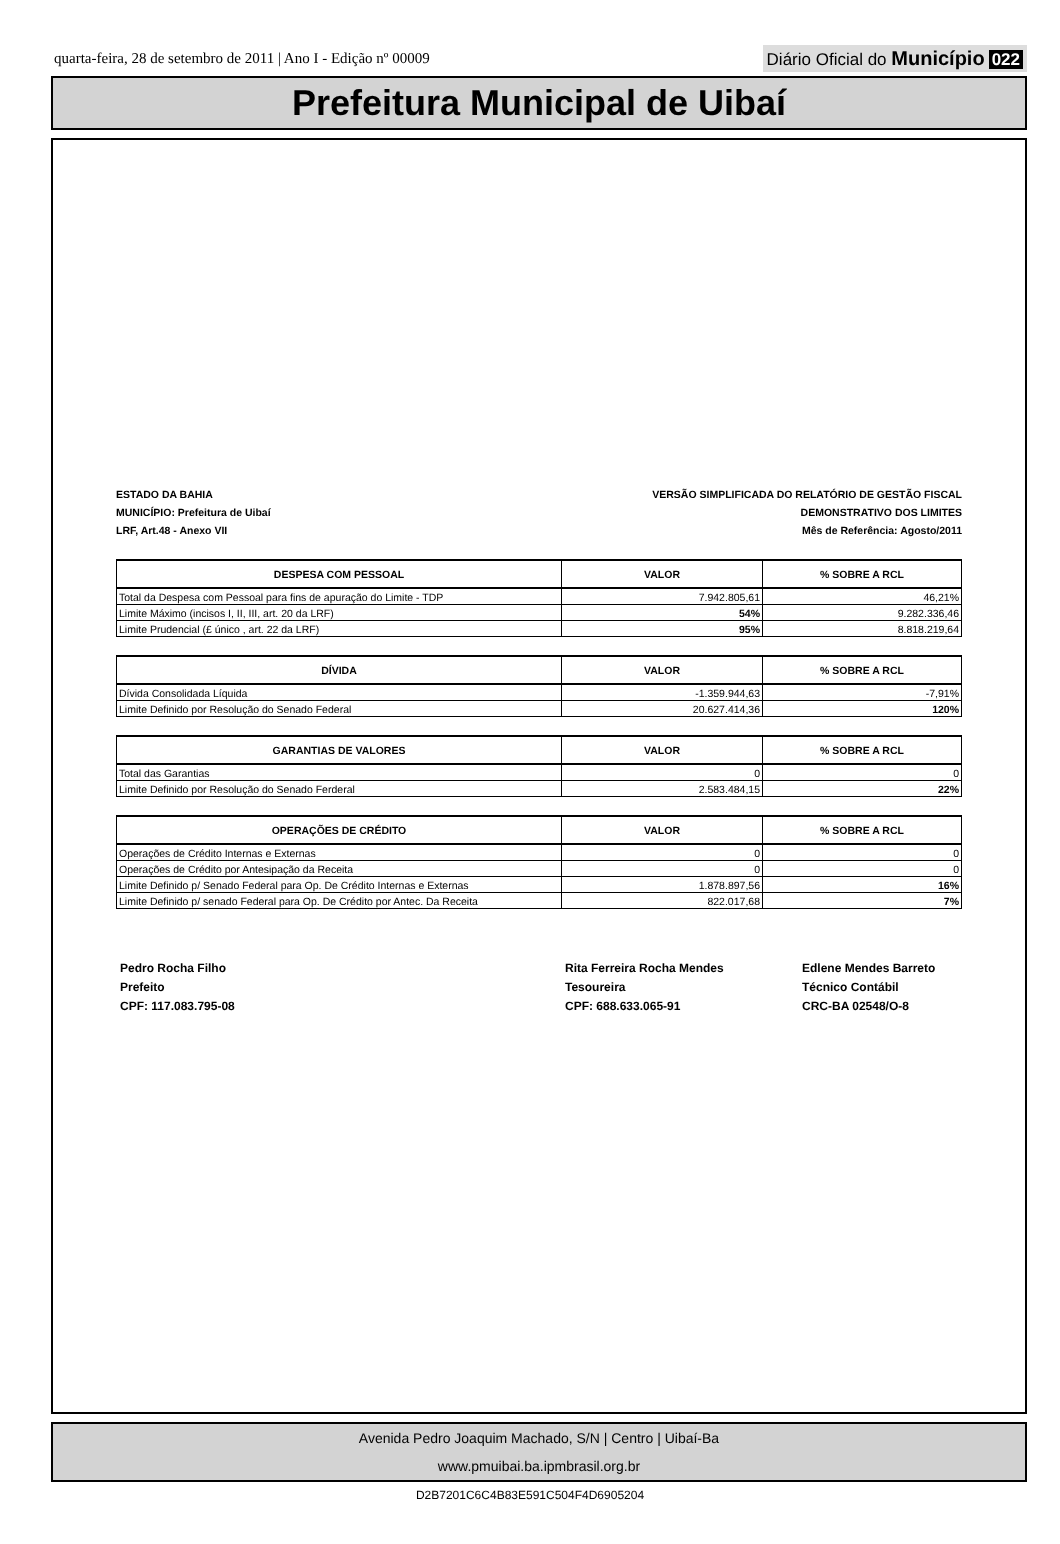quarta-feira, 28 de setembro de 2011 | Ano I - Edição nº 00009
Diário Oficial do Município 022
Prefeitura Municipal de Uibaí
ESTADO DA BAHIA
MUNICÍPIO: Prefeitura de Uibaí
LRF, Art.48 - Anexo VII
VERSÃO SIMPLIFICADA DO RELATÓRIO DE GESTÃO FISCAL
DEMONSTRATIVO DOS LIMITES
Mês de Referência: Agosto/2011
| DESPESA COM PESSOAL | VALOR | % SOBRE A RCL |
| --- | --- | --- |
| Total da Despesa com Pessoal para fins de apuração do Limite - TDP | 7.942.805,61 | 46,21% |
| Limite Máximo (incisos I, II, III, art. 20 da LRF) | 54% | 9.282.336,46 |
| Limite Prudencial (£ único , art. 22 da LRF) | 95% | 8.818.219,64 |
| DÍVIDA | VALOR | % SOBRE A RCL |
| --- | --- | --- |
| Dívida Consolidada Líquida | -1.359.944,63 | -7,91% |
| Limite Definido por Resolução do Senado Federal | 20.627.414,36 | 120% |
| GARANTIAS DE VALORES | VALOR | % SOBRE A RCL |
| --- | --- | --- |
| Total das Garantias | 0 | 0 |
| Limite Definido por Resolução do Senado Ferderal | 2.583.484,15 | 22% |
| OPERAÇÕES DE CRÉDITO | VALOR | % SOBRE A RCL |
| --- | --- | --- |
| Operações de Crédito Internas e Externas | 0 | 0 |
| Operações de Crédito por Antesipação da Receita | 0 | 0 |
| Limite Definido p/ Senado Federal para Op. De Crédito Internas e Externas | 1.878.897,56 | 16% |
| Limite Definido p/ senado Federal para Op. De Crédito por Antec. Da Receita | 822.017,68 | 7% |
Pedro Rocha Filho
Prefeito
CPF: 117.083.795-08
Rita Ferreira Rocha Mendes
Tesoureira
CPF: 688.633.065-91
Edlene Mendes Barreto
Técnico Contábil
CRC-BA 02548/O-8
Avenida Pedro Joaquim Machado, S/N | Centro | Uibaí-Ba
www.pmuibai.ba.ipmbrasil.org.br
D2B7201C6C4B83E591C504F4D6905204